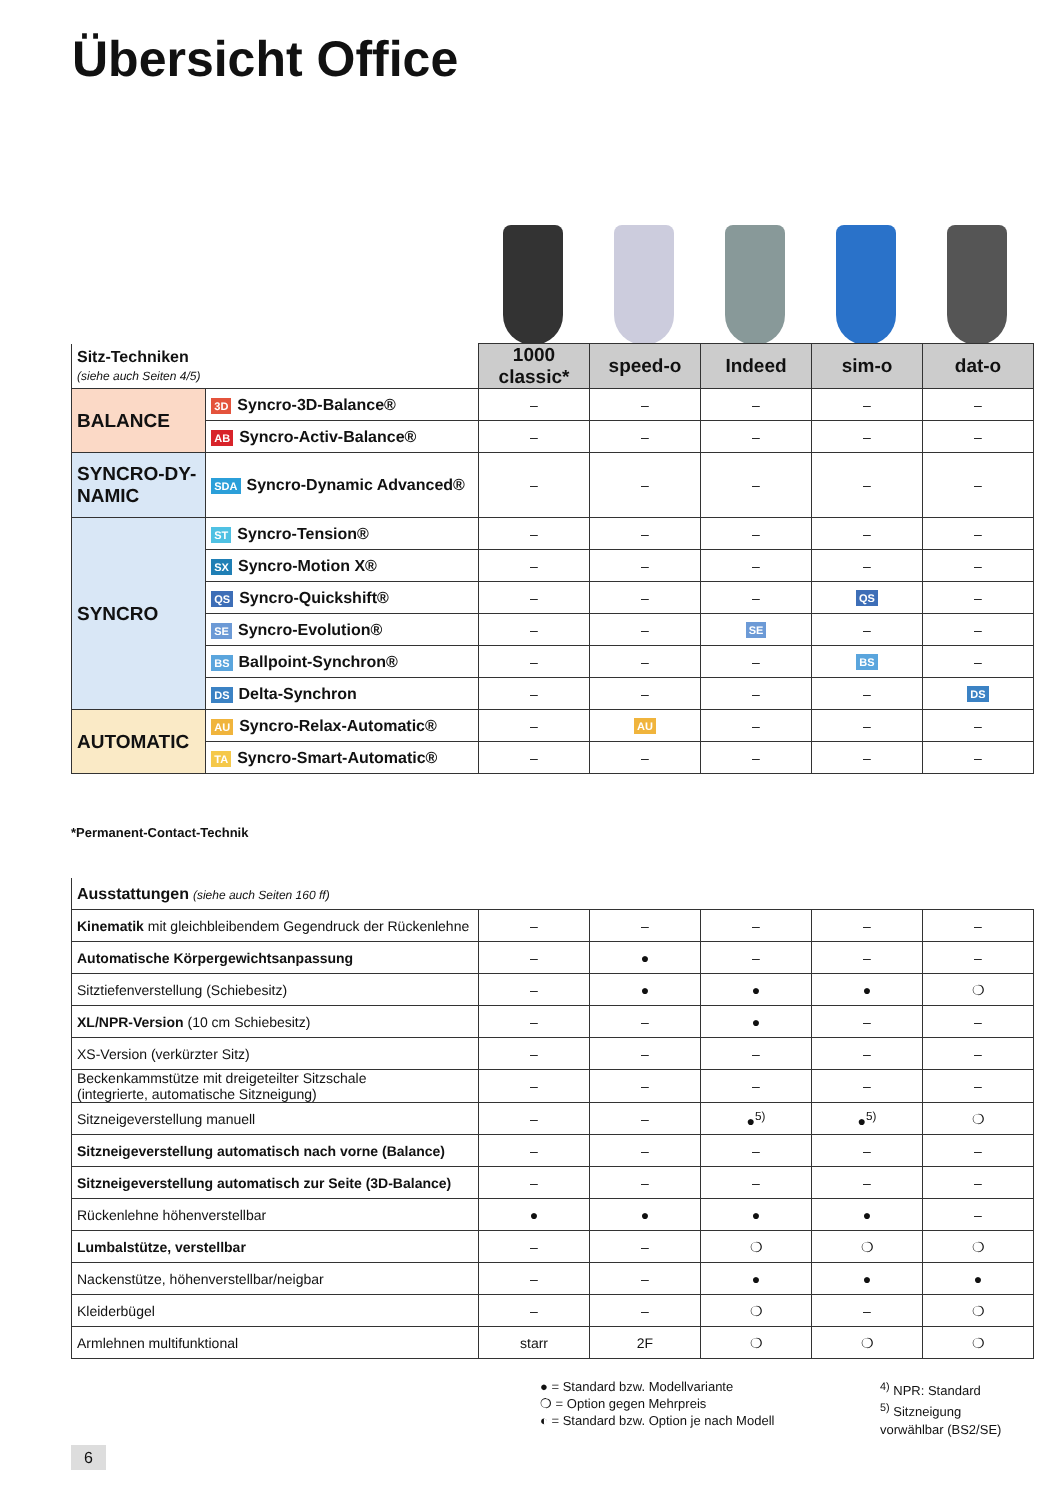Übersicht Office
| Sitz-Techniken (siehe auch Seiten 4/5) | | 1000 classic* | speed-o | Indeed | sim-o | dat-o |
| --- | --- | --- | --- | --- | --- | --- |
| BALANCE | 3D Syncro-3D-Balance® | – | – | – | – | – |
| | AB Syncro-Activ-Balance® | – | – | – | – | – |
| SYNCRO-DY- NAMIC | SDA Syncro-Dynamic Advanced® | – | – | – | – | – |
| SYNCRO | ST Syncro-Tension® | – | – | – | – | – |
| | SX Syncro-Motion X® | – | – | – | – | – |
| | QS Syncro-Quickshift® | – | – | – | QS | – |
| | SE Syncro-Evolution® | – | – | SE | – | – |
| | BS Ballpoint-Synchron® | – | – | – | BS | – |
| | DS Delta-Synchron | – | – | – | – | DS |
| AUTOMATIC | AU Syncro-Relax-Automatic® | – | AU | – | – | – |
| | TA Syncro-Smart-Automatic® | – | – | – | – | – |
*Permanent-Contact-Technik
| Ausstattungen (siehe auch Seiten 160 ff) | | | | | |
| Kinematik mit gleichbleibendem Gegendruck der Rückenlehne | – | – | – | – | – |
| Automatische Körpergewichtsanpassung | – | ● | – | – | – |
| Sitztiefenverstellung (Schiebesitz) | – | ● | ● | ● | ❍ |
| XL/NPR-Version (10 cm Schiebesitz) | – | – | ● | – | – |
| XS-Version (verkürzter Sitz) | – | – | – | – | – |
| Beckenkammstütze mit dreigeteilter Sitzschale (integrierte, automatische Sitzneigung) | – | – | – | – | – |
| Sitzneigeverstellung manuell | – | – | ●<sup>5)</sup> | ●<sup>5)</sup> | ❍ |
| Sitzneigeverstellung automatisch nach vorne (Balance) | – | – | – | – | – |
| Sitzneigeverstellung automatisch zur Seite (3D-Balance) | – | – | – | – | – |
| Rückenlehne höhenverstellbar | ● | ● | ● | ● | – |
| Lumbalstütze, verstellbar | – | – | ❍ | ❍ | ❍ |
| Nackenstütze, höhenverstellbar/neigbar | – | – | ● | ● | ● |
| Kleiderbügel | – | – | ❍ | – | ❍ |
| Armlehnen multifunktional | starr | 2F | ❍ | ❍ | ❍ |
● = Standard bzw. Modellvariante
❍ = Option gegen Mehrpreis
◐ = Standard bzw. Option je nach Modell
<sup>4)</sup> NPR: Standard
<sup>5)</sup> Sitzneigung
vorwählbar (BS2/SE)
6